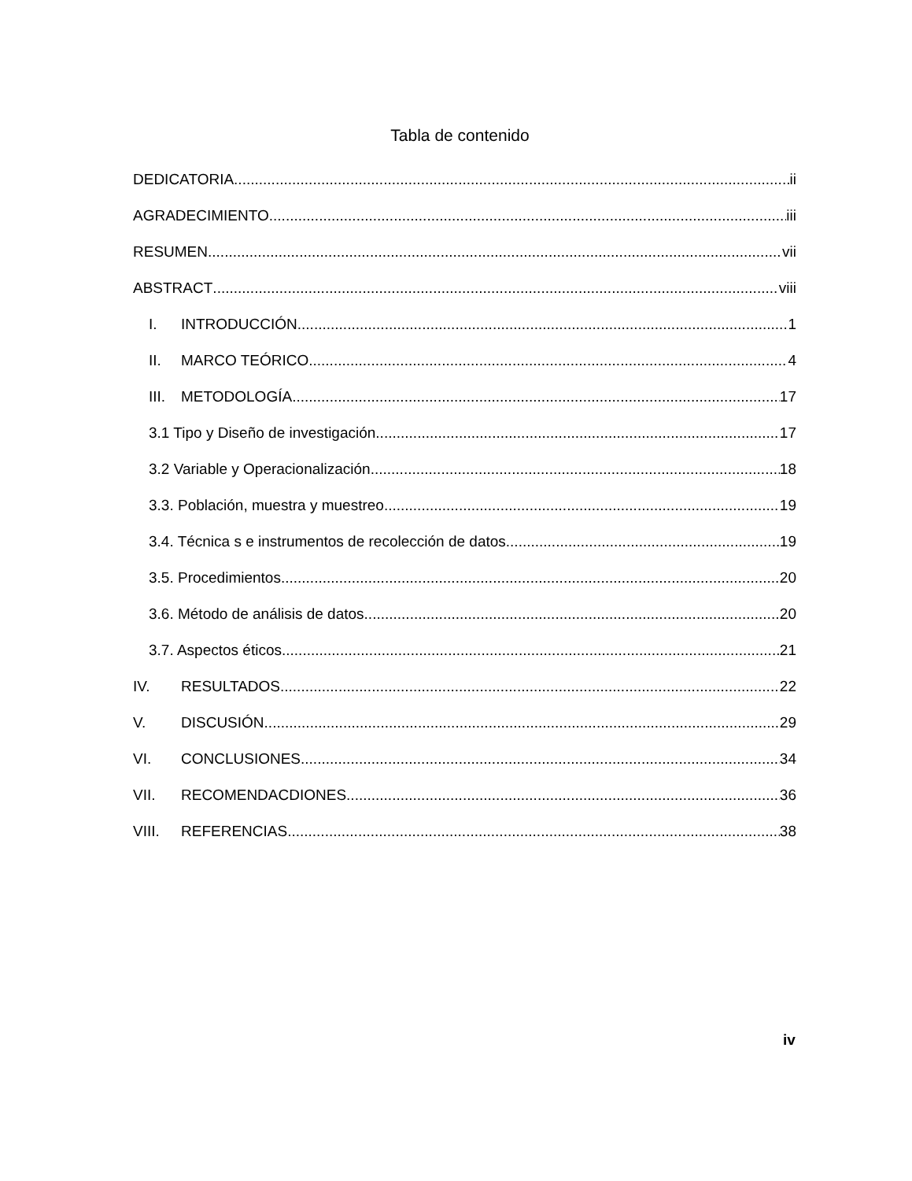Tabla de contenido
DEDICATORIA ii
AGRADECIMIENTO iii
RESUMEN vii
ABSTRACT viii
I. INTRODUCCIÓN 1
II. MARCO TEÓRICO 4
III. METODOLOGÍA 17
3.1 Tipo y Diseño de investigación 17
3.2 Variable y Operacionalización 18
3.3. Población, muestra y muestreo 19
3.4. Técnica s e instrumentos de recolección de datos 19
3.5. Procedimientos 20
3.6. Método de análisis de datos 20
3.7. Aspectos éticos 21
IV. RESULTADOS 22
V. DISCUSIÓN 29
VI. CONCLUSIONES 34
VII. RECOMENDACDIONES 36
VIII. REFERENCIAS 38
iv